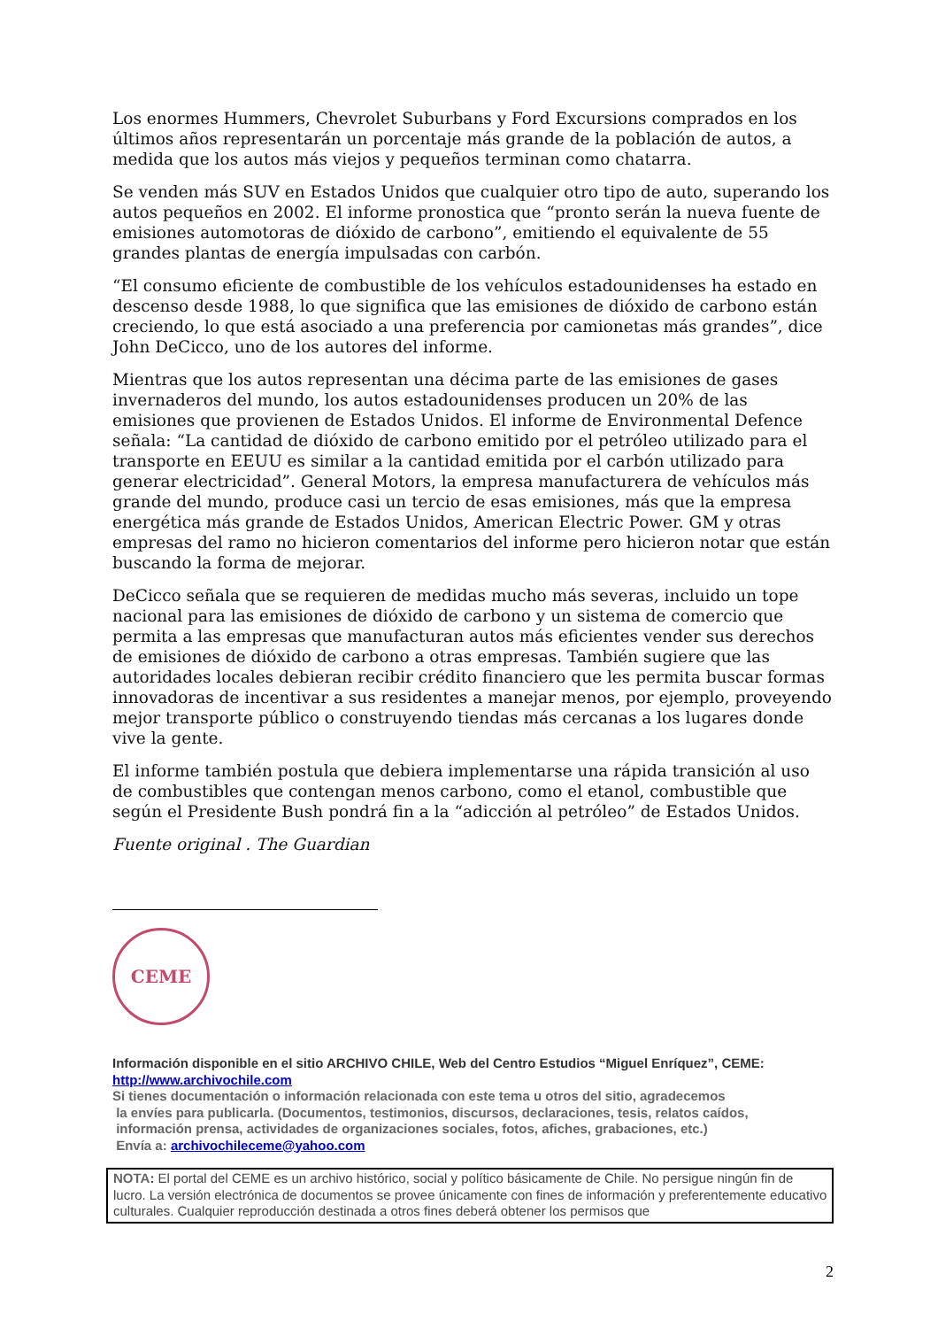Los enormes Hummers, Chevrolet Suburbans y Ford Excursions comprados en los últimos años representarán un porcentaje más grande de la población de autos, a medida que los autos más viejos y pequeños terminan como chatarra.
Se venden más SUV en Estados Unidos que cualquier otro tipo de auto, superando los autos pequeños en 2002. El informe pronostica que “pronto serán la nueva fuente de emisiones automotoras de dióxido de carbono”, emitiendo el equivalente de 55 grandes plantas de energía impulsadas con carbón.
“El consumo eficiente de combustible de los vehículos estadounidenses ha estado en descenso desde 1988, lo que significa que las emisiones de dióxido de carbono están creciendo, lo que está asociado a una preferencia por camionetas más grandes”, dice John DeCicco, uno de los autores del informe.
Mientras que los autos representan una décima parte de las emisiones de gases invernaderos del mundo, los autos estadounidenses producen un 20% de las emisiones que provienen de Estados Unidos. El informe de Environmental Defence señala: “La cantidad de dióxido de carbono emitido por el petróleo utilizado para el transporte en EEUU es similar a la cantidad emitida por el carbón utilizado para generar electricidad”. General Motors, la empresa manufacturera de vehículos más grande del mundo, produce casi un tercio de esas emisiones, más que la empresa energética más grande de Estados Unidos, American Electric Power. GM y otras empresas del ramo no hicieron comentarios del informe pero hicieron notar que están buscando la forma de mejorar.
DeCicco señala que se requieren de medidas mucho más severas, incluido un tope nacional para las emisiones de dióxido de carbono y un sistema de comercio que permita a las empresas que manufacturan autos más eficientes vender sus derechos de emisiones de dióxido de carbono a otras empresas. También sugiere que las autoridades locales debieran recibir crédito financiero que les permita buscar formas innovadoras de incentivar a sus residentes a manejar menos, por ejemplo, proveyendo mejor transporte público o construyendo tiendas más cercanas a los lugares donde vive la gente.
El informe también postula que debiera implementarse una rápida transición al uso de combustibles que contengan menos carbono, como el etanol, combustible que según el Presidente Bush pondrá fin a la “adicción al petróleo” de Estados Unidos.
Fuente original . The Guardian
CEME
Información disponible en el sitio ARCHIVO CHILE, Web del Centro Estudios “Miguel Enríquez”, CEME:
http://www.archivochile.com
Si tienes documentación o información relacionada con este tema u otros del sitio, agradecemos
la envíes para publicarla. (Documentos, testimonios, discursos, declaraciones, tesis, relatos caídos,
información prensa, actividades de organizaciones sociales, fotos, afiches, grabaciones, etc.)
Envía a: archivochileceme@yahoo.com
NOTA: El portal del CEME es un archivo histórico, social y político básicamente de Chile. No persigue ningún fin de lucro. La versión electrónica de documentos se provee únicamente con fines de información y preferentemente educativo culturales. Cualquier reproducción destinada a otros fines deberá obtener los permisos que
2